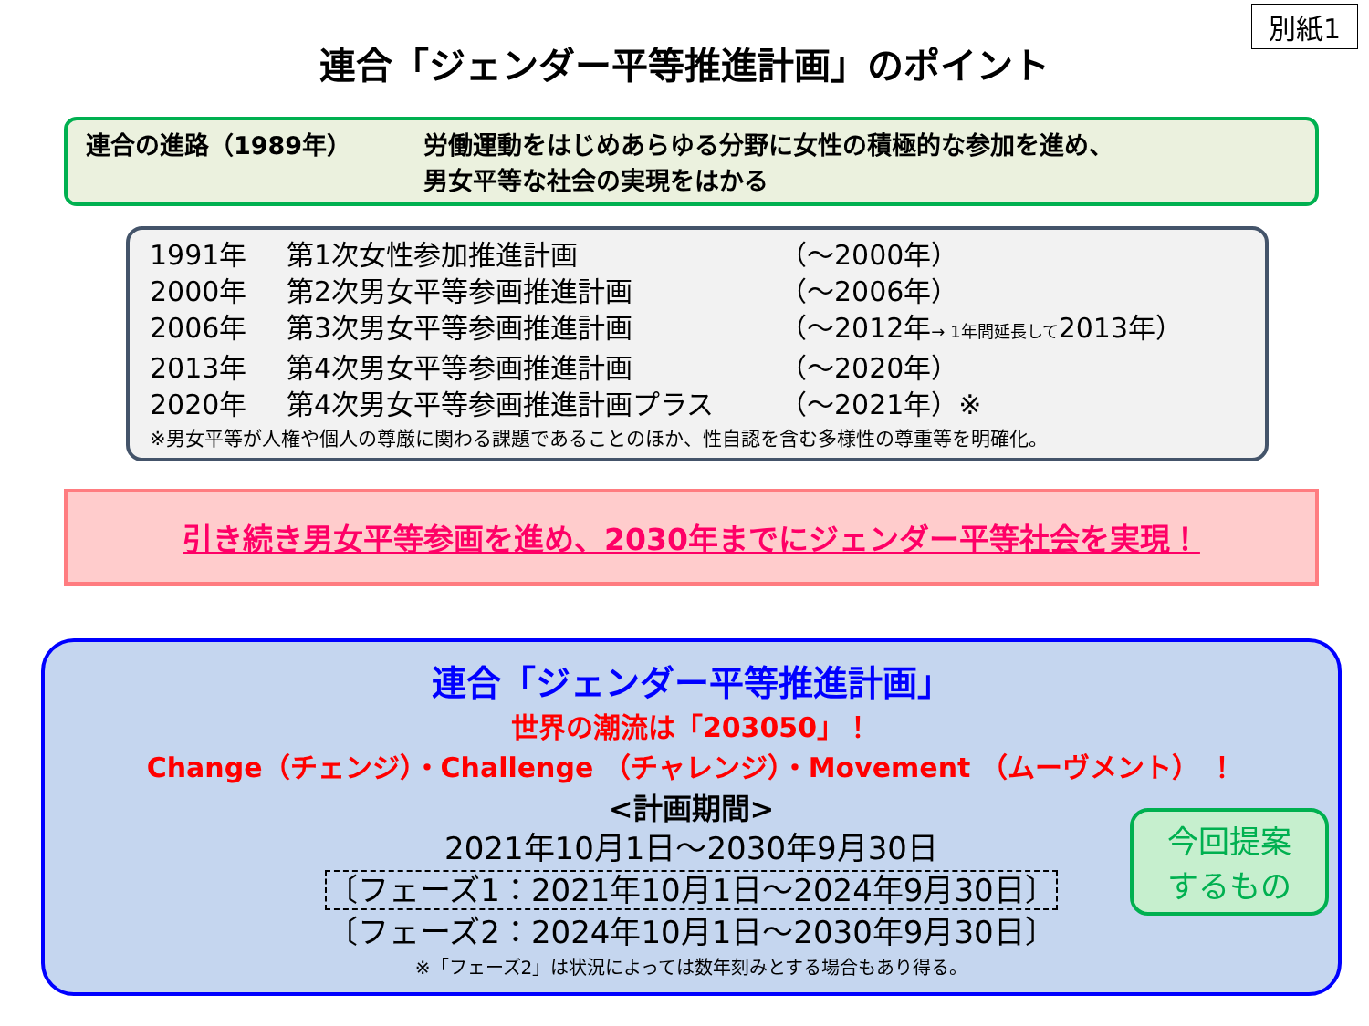別紙1
連合「ジェンダー平等推進計画」のポイント
連合の進路（1989年） 労働運動をはじめあらゆる分野に女性の積極的な参加を進め、
男女平等な社会の実現をはかる
1991年 第1次女性参加推進計画 （～2000年）
2000年 第2次男女平等参画推進計画 （～2006年）
2006年 第3次男女平等参画推進計画 （～2012年→ 1年間延長して2013年）
2013年 第4次男女平等参画推進計画 （～2020年）
2020年 第4次男女平等参画推進計画プラス （～2021年）※
※男女平等が人権や個人の尊厳に関わる課題であることのほか、性自認を含む多様性の尊重等を明確化。
引き続き男女平等参画を進め、2030年までにジェンダー平等社会を実現！
連合「ジェンダー平等推進計画」
世界の潮流は「203050」！
Change（チェンジ）・Challenge （チャレンジ）・Movement （ムーヴメント） ！
<計画期間>
2021年10月1日～2030年9月30日
〔フェーズ1：2021年10月1日～2024年9月30日〕
〔フェーズ2：2024年10月1日～2030年9月30日〕
※「フェーズ2」は状況によっては数年刻みとする場合もあり得る。
今回提案
するもの